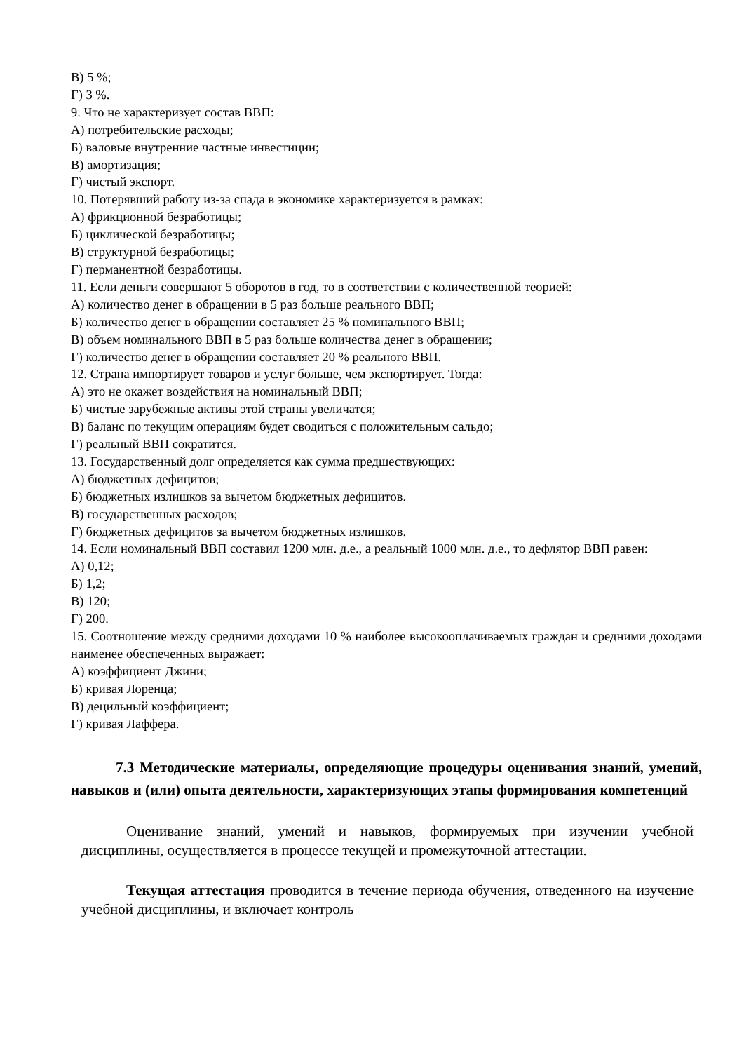В) 5 %;
Г) 3 %.
9. Что не характеризует состав ВВП:
А) потребительские расходы;
Б) валовые внутренние частные инвестиции;
В) амортизация;
Г) чистый экспорт.
10. Потерявший работу из-за спада в экономике характеризуется в рамках:
А) фрикционной безработицы;
Б) циклической безработицы;
В) структурной безработицы;
Г) перманентной безработицы.
11. Если деньги совершают 5 оборотов в год, то в соответствии с количественной теорией:
А) количество денег в обращении в 5 раз больше реального ВВП;
Б) количество денег в обращении составляет 25 % номинального ВВП;
В) объем номинального ВВП в 5 раз больше количества денег в обращении;
Г) количество денег в обращении составляет 20 % реального ВВП.
12. Страна импортирует товаров и услуг больше, чем экспортирует. Тогда:
А) это не окажет воздействия на номинальный ВВП;
Б) чистые зарубежные активы этой страны увеличатся;
В) баланс по текущим операциям будет сводиться с положительным сальдо;
Г) реальный ВВП сократится.
13. Государственный долг определяется как сумма предшествующих:
А) бюджетных дефицитов;
Б) бюджетных излишков за вычетом бюджетных дефицитов.
В) государственных расходов;
Г) бюджетных дефицитов за вычетом бюджетных излишков.
14. Если номинальный ВВП составил 1200 млн. д.е., а реальный 1000 млн. д.е., то дефлятор ВВП равен:
А) 0,12;
Б) 1,2;
В) 120;
Г) 200.
15. Соотношение между средними доходами 10 % наиболее высокооплачиваемых граждан и средними доходами наименее обеспеченных выражает:
А) коэффициент Джини;
Б) кривая Лоренца;
В) децильный коэффициент;
Г) кривая Лаффера.
7.3 Методические материалы, определяющие процедуры оценивания знаний, умений, навыков и (или) опыта деятельности, характеризующих этапы формирования компетенций
Оценивание знаний, умений и навыков, формируемых при изучении учебной дисциплины, осуществляется в процессе текущей и промежуточной аттестации.
Текущая аттестация проводится в течение периода обучения, отведенного на изучение учебной дисциплины, и включает контроль